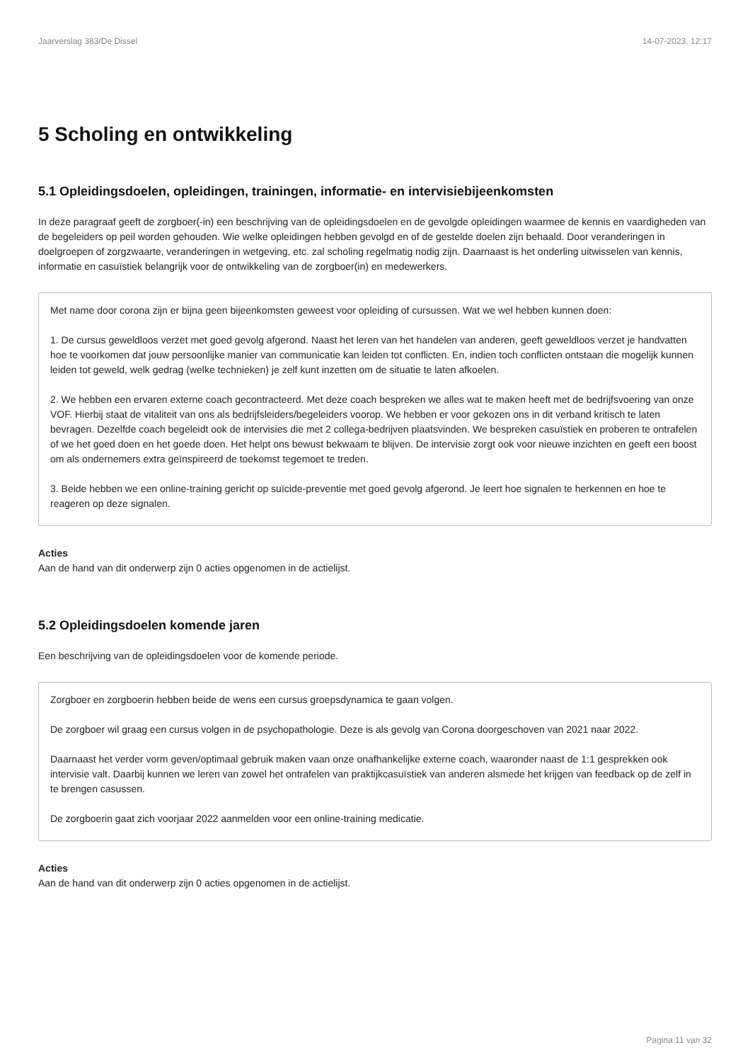Jaarverslag 383/De Dissel 14-07-2023, 12:17
5 Scholing en ontwikkeling
5.1 Opleidingsdoelen, opleidingen, trainingen, informatie- en intervisiebijeenkomsten
In deze paragraaf geeft de zorgboer(-in) een beschrijving van de opleidingsdoelen en de gevolgde opleidingen waarmee de kennis en vaardigheden van de begeleiders op peil worden gehouden. Wie welke opleidingen hebben gevolgd en of de gestelde doelen zijn behaald. Door veranderingen in doelgroepen of zorgzwaarte, veranderingen in wetgeving, etc. zal scholing regelmatig nodig zijn. Daarnaast is het onderling uitwisselen van kennis, informatie en casuïstiek belangrijk voor de ontwikkeling van de zorgboer(in) en medewerkers.
Met name door corona zijn er bijna geen bijeenkomsten geweest voor opleiding of cursussen. Wat we wel hebben kunnen doen:
1. De cursus geweldloos verzet met goed gevolg afgerond. Naast het leren van het handelen van anderen, geeft geweldloos verzet je handvatten hoe te voorkomen dat jouw persoonlijke manier van communicatie kan leiden tot conflicten. En, indien toch conflicten ontstaan die mogelijk kunnen leiden tot geweld, welk gedrag (welke technieken) je zelf kunt inzetten om de situatie te laten afkoelen.
2. We hebben een ervaren externe coach gecontracteerd. Met deze coach bespreken we alles wat te maken heeft met de bedrijfsvoering van onze VOF. Hierbij staat de vitaliteit van ons als bedrijfsleiders/begeleiders voorop. We hebben er voor gekozen ons in dit verband kritisch te laten bevragen. Dezelfde coach begeleidt ook de intervisies die met 2 collega-bedrijven plaatsvinden. We bespreken casuïstiek en proberen te ontrafelen of we het goed doen en het goede doen. Het helpt ons bewust bekwaam te blijven. De intervisie zorgt ook voor nieuwe inzichten en geeft een boost om als ondernemers extra geïnspireerd de toekomst tegemoet te treden.
3. Beide hebben we een online-training gericht op suïcide-preventie met goed gevolg afgerond. Je leert hoe signalen te herkennen en hoe te reageren op deze signalen.
Acties
Aan de hand van dit onderwerp zijn 0 acties opgenomen in de actielijst.
5.2 Opleidingsdoelen komende jaren
Een beschrijving van de opleidingsdoelen voor de komende periode.
Zorgboer en zorgboerin hebben beide de wens een cursus groepsdynamica te gaan volgen.
De zorgboer wil graag een cursus volgen in de psychopathologie. Deze is als gevolg van Corona doorgeschoven van 2021 naar 2022.
Daarnaast het verder vorm geven/optimaal gebruik maken vaan onze onafhankelijke externe coach, waaronder naast de 1:1 gesprekken ook intervisie valt. Daarbij kunnen we leren van zowel het ontrafelen van praktijkcasuïstiek van anderen alsmede het krijgen van feedback op de zelf in te brengen casussen.
De zorgboerin gaat zich voorjaar 2022 aanmelden voor een online-training medicatie.
Acties
Aan de hand van dit onderwerp zijn 0 acties opgenomen in de actielijst.
Pagina 11 van 32